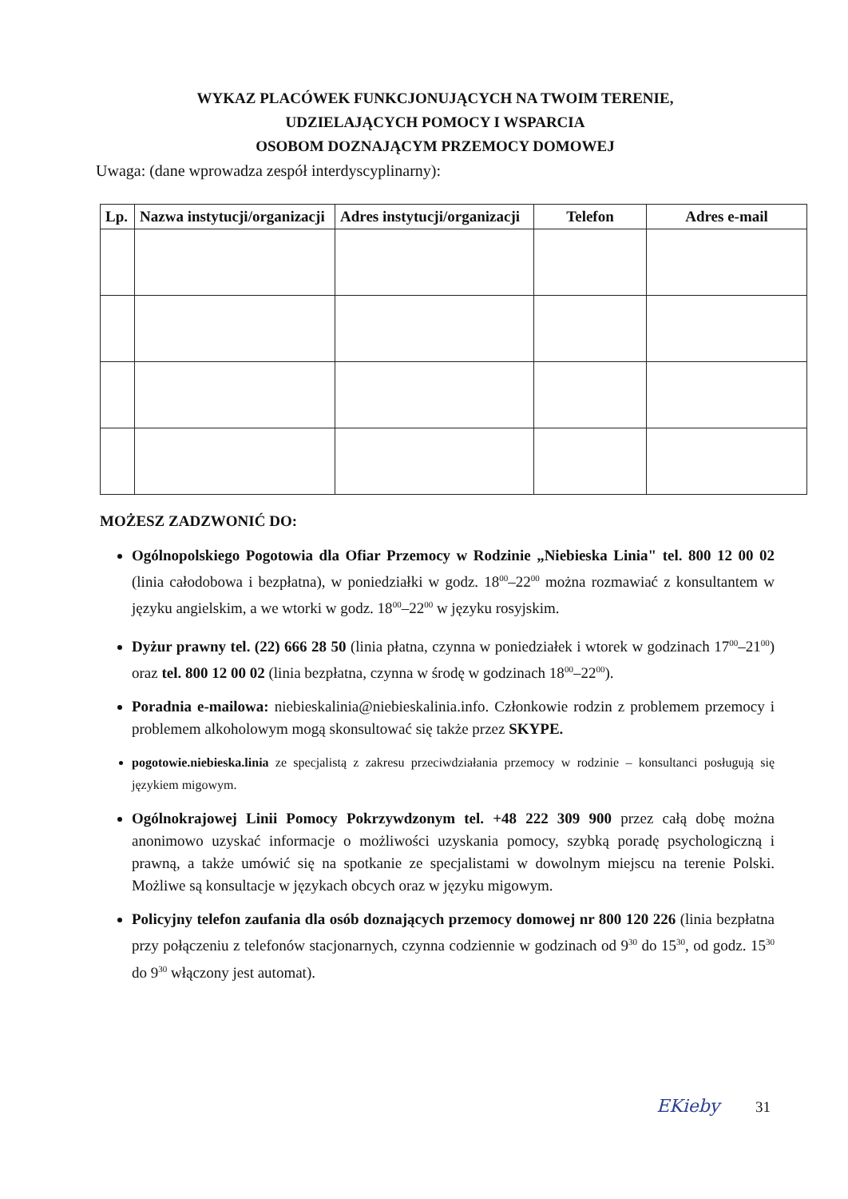WYKAZ PLACÓWEK FUNKCJONUJĄCYCH NA TWOIM TERENIE,
UDZIELAJĄCYCH POMOCY I WSPARCIA
OSOBOM DOZNAJĄCYM PRZEMOCY DOMOWEJ
Uwaga: (dane wprowadza zespół interdyscyplinarny):
| Lp. | Nazwa instytucji/organizacji | Adres instytucji/organizacji | Telefon | Adres e-mail |
| --- | --- | --- | --- | --- |
MOŻESZ ZADZWONIĆ DO:
Ogólnopolskiego Pogotowia dla Ofiar Przemocy w Rodzinie „Niebieska Linia" tel. 800 12 00 02 (linia całodobowa i bezpłatna), w poniedziałki w godz. 18<sup>00</sup>–22<sup>00</sup> można rozmawiać z konsultantem w języku angielskim, a we wtorki w godz. 18<sup>00</sup>–22<sup>00</sup> w języku rosyjskim.
Dyżur prawny tel. (22) 666 28 50 (linia płatna, czynna w poniedziałek i wtorek w godzinach 17<sup>00</sup>–21<sup>00</sup>) oraz tel. 800 12 00 02 (linia bezpłatna, czynna w środę w godzinach 18<sup>00</sup>–22<sup>00</sup>).
Poradnia e-mailowa: niebieskalinia@niebieskalinia.info. Członkowie rodzin z problemem przemocy i problemem alkoholowym mogą skonsultować się także przez SKYPE.
pogotowie.niebieska.linia ze specjalistą z zakresu przeciwdziałania przemocy w rodzinie – konsultanci posługują się językiem migowym.
Ogólnokrajowej Linii Pomocy Pokrzywdzonym tel. +48 222 309 900 przez całą dobę można anonimowo uzyskać informacje o możliwości uzyskania pomocy, szybką poradę psychologiczną i prawną, a także umówić się na spotkanie ze specjalistami w dowolnym miejscu na terenie Polski. Możliwe są konsultacje w językach obcych oraz w języku migowym.
Policyjny telefon zaufania dla osób doznających przemocy domowej nr 800 120 226 (linia bezpłatna przy połączeniu z telefonów stacjonarnych, czynna codziennie w godzinach od 9<sup>30</sup> do 15<sup>30</sup>, od godz. 15<sup>30</sup> do 9<sup>30</sup> włączony jest automat).
EKieby 31